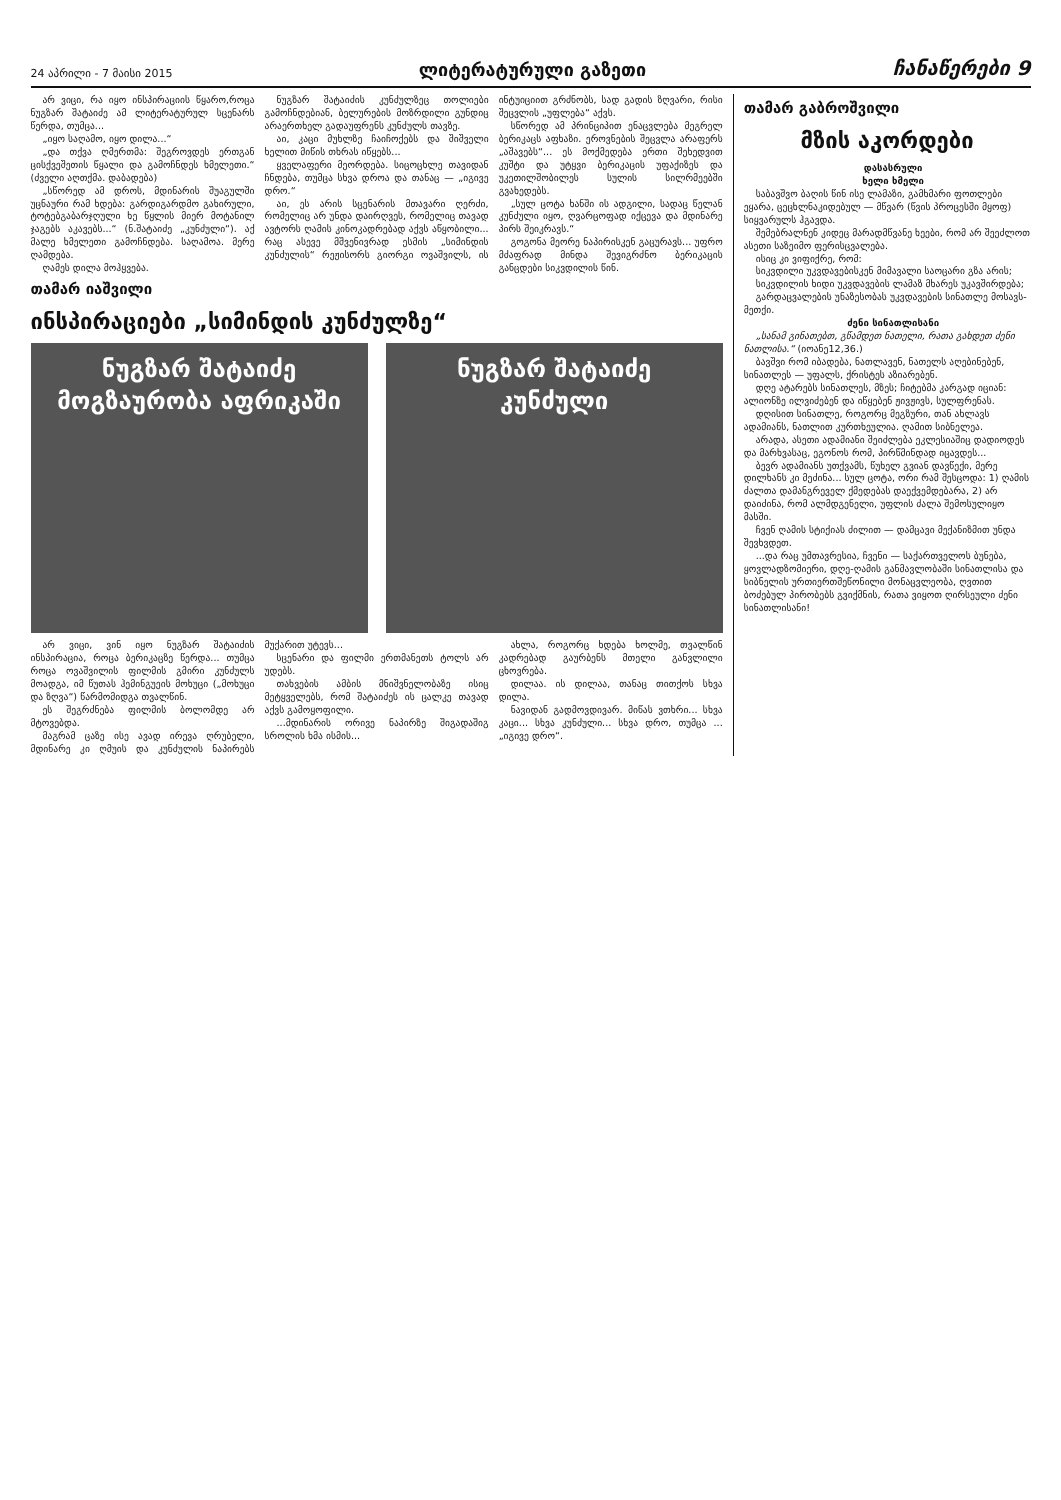24 აპრილი - 7 მაისი 2015 ლიტერატურული გაზეთი ჩანაწერები 9
არ ვიცი, რა იყო ინსპირაციის წყარო,როცა ნუგზარ შატაიძე ამ ლიტერატურულ სცენარს წერდა, თუმცა...
„იყო საღამო, იყო დილა...“
„და თქვა ღმერთმა: შეგროვდეს ერთგან ცისქვეშეთის წყალი და გამოჩნდეს ხმელეთი.“ (ძველი აღთქმა. დაბადება)
„სწორედ ამ დროს, მდინარის შუაგულში უცნაური რამ ხდება: გარდიგარდმო გახირული, ტოტებგაბარჯღული ხე წყლის მიერ მოტანილ ჯაგებს აკავებს...“ (ნ.შატაიძე „კუნძული“). აქ მალე ხმელეთი გამოჩნდება. საღამოა. მერე ღამდება.
ღამეს დილა მოჰყვება.
ნუგზარ შატაიძის კუნძულზეც თოლიები გამოჩნდებიან, ბელურების მოზრდილი გუნდიც არაერთხელ გადაუფრენს კუნძულს თავზე.
აი, კაცი მუხლზე ჩაიჩოქებს და შიშველი ხელით მიწის თხრას იწყებს...
ყველაფერი მეორდება. სიცოცხლე თავიდან ჩნდება, თუმცა სხვა დროა და თანაც — „იგივე დრო.“
აი, ეს არის სცენარის მთავარი ღერძი, რომელიც არ უნდა დაირღვეს, რომელიც თავად ავტორს ღამის კინოკადრებად აქვს აწყობილი... რაც ასევე მშვენივრად ესმის „სიმინდის კუნძულის“ რეჟისორს გიორგი ოვაშვილს, ის ინტუიციით გრძნობს, სად გადის ზღვარი, რისი შეცვლის „უფლება“ აქვს.
სწორედ ამ პრინციპით ენაცვლება მეგრელ ბერიკაცს აფხაზი. ეროვნების შეცვლა არაფერს „აშავებს“... ეს მოქმედება ერთი შეხედვით კუშტი და უტყვი ბერიკაცის უფაქიზეს და უკეთილშობილეს სულის სილრმეებში გვახედებს.
„სულ ცოტა ხანში ის ადგილი, სადაც წელან კუნძული იყო, ღვარცოფად იქცევა და მდინარე პირს შეიკრავს.“
გოგონა მეორე ნაპირისკენ გაცურავს... უფრო მძაფრად მინდა შევიგრძნო ბერიკაცის განცდები სიკვდილის წინ.
თამარ იაშვილი
ინსპირაციები „სიმინდის კუნძულზე“
ნუგზარ შატაიძე
მოგზაურობა აფრიკაში
ნუგზარ შატაიძე
კუნძული
არ ვიცი, ვინ იყო ნუგზარ შატაიძის ინსპირაცია, როცა ბერიკაცზე წერდა... თუმცა როცა ოვაშვილის ფილმის გმირი კუნძულს მოადგა, იმ წუთას ჰემინგუეის მოხუცი („მოხუცი და ზღვა“) წარმომიდგა თვალწინ.
ეს შეგრძნება ფილმის ბოლომდე არ მტოვებდა.
მაგრამ ცაზე ისე ავად ირევა ღრუბელი, მდინარე კი ღმუის და კუნძულის ნაპირებს მუქარით უტევს...
სცენარი და ფილმი ერთმანეთს ტოლს არ უდებს.
თახვების ამბის მნიშვნელობაზე ისიც მეტყველებს, რომ შატაიძეს ის ცალკე თავად აქვს გამოყოფილი.
...მდინარის ორივე ნაპირზე შიგადაშიგ სროლის ხმა ისმის...
ახლა, როგორც ხდება ხოლმე, თვალწინ კადრებად გაურბენს მთელი განვლილი ცხოვრება.
დილაა. ის დილაა, თანაც თითქოს სხვა დილა.
ნავიდან გადმოვდივარ. მიწას ვთხრი... სხვა კაცი... სხვა კუნძული... სხვა დრო, თუმცა ... „იგივე დრო“.
თამარ გაბროშვილი
მზის აკორდები
დასასრული
ხელი ხმელი
საბავშვო ბაღის წინ ისე ლამაზი, გამხმარი ფოთლები ეყარა, ცეცხლნაკიდებულ — მწვარ (წვის პროცესში მყოფ) სიყვარულს ჰგავდა.
შემებრალნენ კიდეც მარადმწვანე ხეები, რომ არ შეეძლოთ ასეთი საზეიმო ფერისცვალება.
ისიც კი ვიფიქრე, რომ:
სიკვდილი უკვდავებისკენ მიმავალი საოცარი გზა არის;
სიკვდილის ხიდი უკვდავების ლამაზ მხარეს უკავშირდება;
გარდაცვალების უნაზესობას უკვდავების სინათლე მოსავს-მეთქი.
ძენი სინათლისანი
„სანამ გინათებთ, გწამდეთ ნათელი, რათა გახდეთ ძენი ნათლისა.“ (იოანე12,36.)
ბავშვი რომ იბადება, ნათლავენ, ნათელს აღებინებენ, სინათლეს — უფალს, ქრისტეს აზიარებენ.
დღე ატარებს სინათლეს, მზეს; ჩიტებმა კარგად იციან: ალიონზე ილვიძებენ და იწყებენ ჟივჟივს, სულფრენას.
დღისით სინათლე, როგორც მეგზური, თან ახლავს ადამიანს, ნათლით კურთხეულია. ღამით სიბნელეა.
არადა, ასეთი ადამიანი შეიძლება ეკლესიაშიც დადიოდეს და მარხვასაც, ეგონოს რომ, პირწმინდად იცავდეს...
ბევრ ადამიანს უთქვამს, წუხელ გვიან დავწექი, მერე დილხანს კი მეძინა... სულ ცოტა, ორი რამ შესცოდა: 1) ღამის ძალთა დამანგრეველ ქმედებას დაექვემდებარა, 2) არ დაიძინა, რომ ალმდგენელი, უფლის ძალა შემოსულიყო მასში.
ჩვენ ღამის სტიქიას ძილით — დამცავი მექანიზმით უნდა შევხვდეთ.
...და რაც უმთავრესია, ჩვენი — საქართველოს ბუნება, ყოვლადზომიერი, დღე-ღამის განმავლობაში სინათლისა და სიბნელის ურთიერთშეწონილი მონაცვლეობა, ღვთით ბოძებულ პირობებს გვიქმნის, რათა ვიყოთ ღირსეული ძენი სინათლისანი!